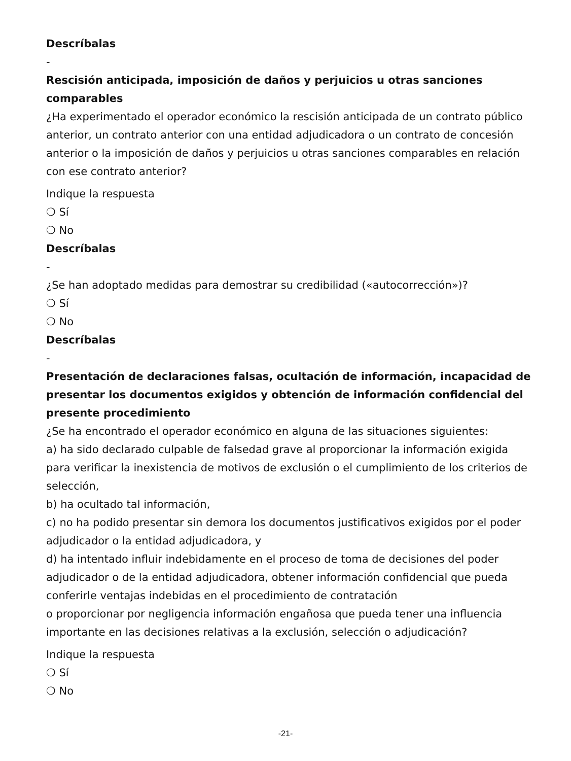Descríbalas
-
Rescisión anticipada, imposición de daños y perjuicios u otras sanciones comparables
¿Ha experimentado el operador económico la rescisión anticipada de un contrato público anterior, un contrato anterior con una entidad adjudicadora o un contrato de concesión anterior o la imposición de daños y perjuicios u otras sanciones comparables en relación con ese contrato anterior?
Indique la respuesta
❍ Sí
❍ No
Descríbalas
-
¿Se han adoptado medidas para demostrar su credibilidad («autocorrección»)?
❍ Sí
❍ No
Descríbalas
-
Presentación de declaraciones falsas, ocultación de información, incapacidad de presentar los documentos exigidos y obtención de información confidencial del presente procedimiento
¿Se ha encontrado el operador económico en alguna de las situaciones siguientes:
a) ha sido declarado culpable de falsedad grave al proporcionar la información exigida para verificar la inexistencia de motivos de exclusión o el cumplimiento de los criterios de selección,
b) ha ocultado tal información,
c) no ha podido presentar sin demora los documentos justificativos exigidos por el poder adjudicador o la entidad adjudicadora, y
d) ha intentado influir indebidamente en el proceso de toma de decisiones del poder adjudicador o de la entidad adjudicadora, obtener información confidencial que pueda conferirle ventajas indebidas en el procedimiento de contratación
o proporcionar por negligencia información engañosa que pueda tener una influencia importante en las decisiones relativas a la exclusión, selección o adjudicación?
Indique la respuesta
❍ Sí
❍ No
-21-